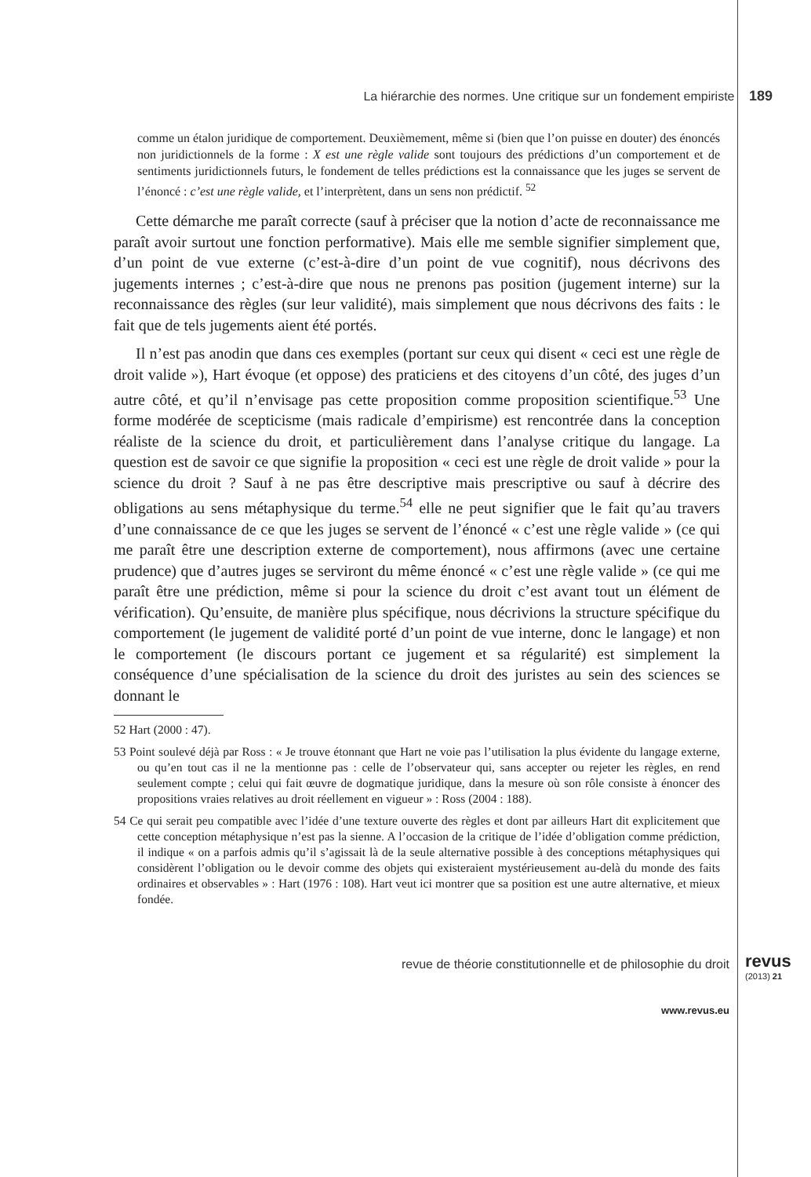La hiérarchie des normes. Une critique sur un fondement empiriste 189
comme un étalon juridique de comportement. Deuxièmement, même si (bien que l’on puisse en douter) des énoncés non juridictionnels de la forme : X est une règle valide sont toujours des prédictions d’un comportement et de sentiments juridictionnels futurs, le fondement de telles prédictions est la connaissance que les juges se servent de l’énoncé : c’est une règle valide, et l’interprètent, dans un sens non prédictif. <sup>52</sup>
Cette démarche me paraît correcte (sauf à préciser que la notion d’acte de reconnaissance me paraît avoir surtout une fonction performative). Mais elle me semble signifier simplement que, d’un point de vue externe (c’est-à-dire d’un point de vue cognitif), nous décrivons des jugements internes ; c’est-à-dire que nous ne prenons pas position (jugement interne) sur la reconnaissance des règles (sur leur validité), mais simplement que nous décrivons des faits : le fait que de tels jugements aient été portés.
Il n’est pas anodin que dans ces exemples (portant sur ceux qui disent « ceci est une règle de droit valide »), Hart évoque (et oppose) des praticiens et des citoyens d’un côté, des juges d’un autre côté, et qu’il n’envisage pas cette proposition comme proposition scientifique.<sup>53</sup> Une forme modérée de scepticisme (mais radicale d’empirisme) est rencontrée dans la conception réaliste de la science du droit, et particulièrement dans l’analyse critique du langage. La question est de savoir ce que signifie la proposition « ceci est une règle de droit valide » pour la science du droit ? Sauf à ne pas être descriptive mais prescriptive ou sauf à décrire des obligations au sens métaphysique du terme.<sup>54</sup> elle ne peut signifier que le fait qu’au travers d’une connaissance de ce que les juges se servent de l’énoncé « c’est une règle valide » (ce qui me paraît être une description externe de comportement), nous affirmons (avec une certaine prudence) que d’autres juges se serviront du même énoncé « c’est une règle valide » (ce qui me paraît être une prédiction, même si pour la science du droit c’est avant tout un élément de vérification). Qu’ensuite, de manière plus spécifique, nous décrivions la structure spécifique du comportement (le jugement de validité porté d’un point de vue interne, donc le langage) et non le comportement (le discours portant ce jugement et sa régularité) est simplement la conséquence d’une spécialisation de la science du droit des juristes au sein des sciences se donnant le
52 Hart (2000 : 47).
53 Point soulevé déjà par Ross : « Je trouve étonnant que Hart ne voie pas l’utilisation la plus évidente du langage externe, ou qu’en tout cas il ne la mentionne pas : celle de l’observateur qui, sans accepter ou rejeter les règles, en rend seulement compte ; celui qui fait œuvre de dogmatique juridique, dans la mesure où son rôle consiste à énoncer des propositions vraies relatives au droit réellement en vigueur » : Ross (2004 : 188).
54 Ce qui serait peu compatible avec l’idée d’une texture ouverte des règles et dont par ailleurs Hart dit explicitement que cette conception métaphysique n’est pas la sienne. A l’occasion de la critique de l’idée d’obligation comme prédiction, il indique « on a parfois admis qu’il s’agissait là de la seule alternative possible à des conceptions métaphysiques qui considèrent l’obligation ou le devoir comme des objets qui existeraient mystérieusement au-delà du monde des faits ordinaires et observables » : Hart (1976 : 108). Hart veut ici montrer que sa position est une autre alternative, et mieux fondée.
revue de théorie constitutionnelle et de philosophie du droit
revus
(2013) 21
www.revus.eu